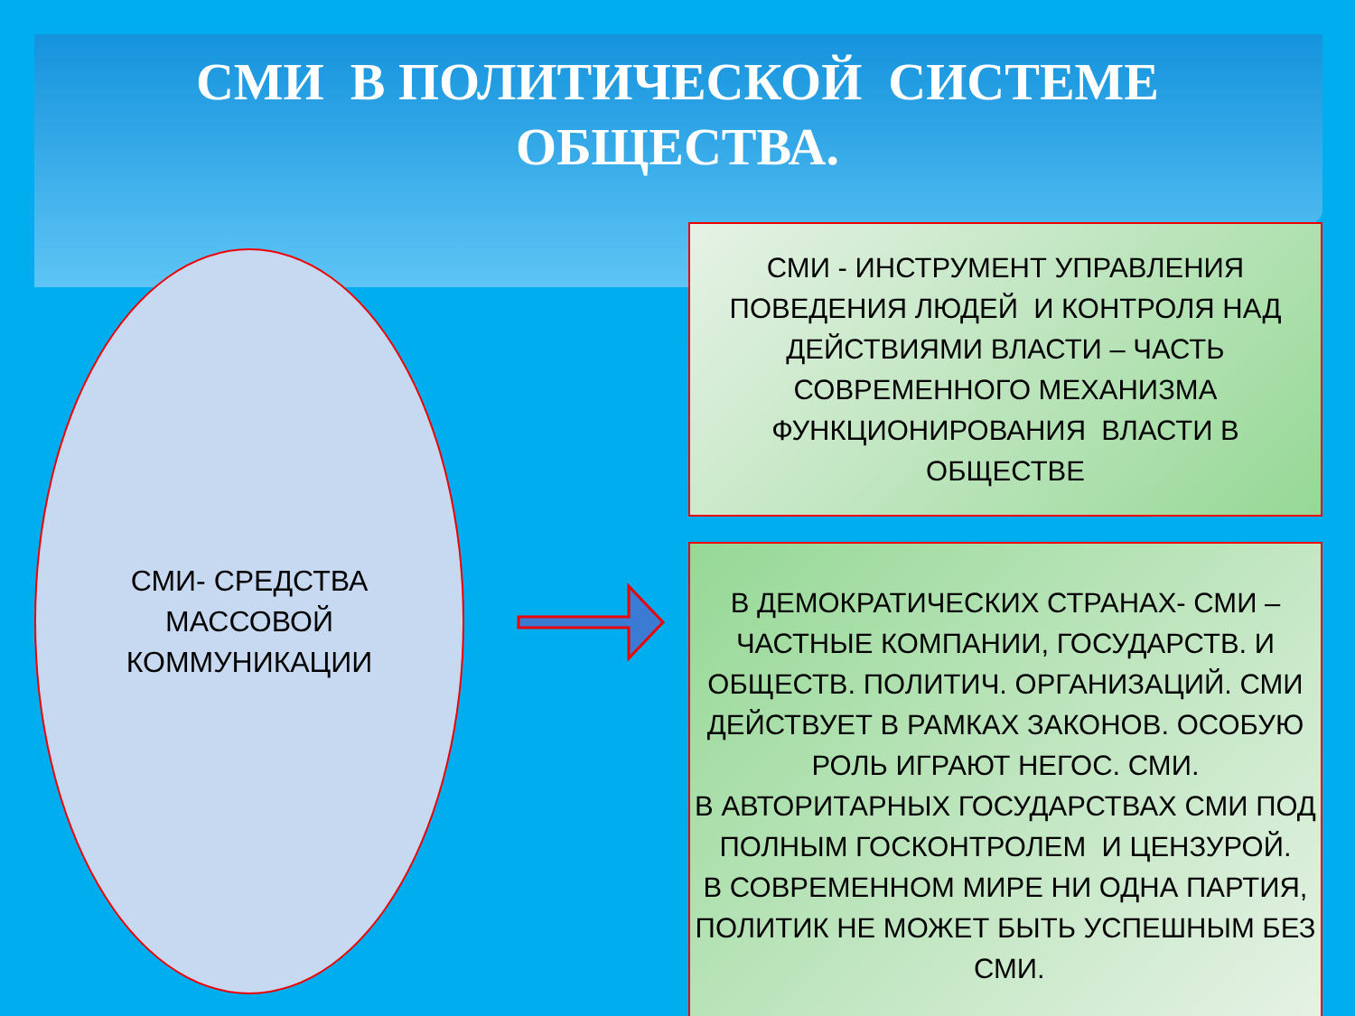СМИ В ПОЛИТИЧЕСКОЙ СИСТЕМЕ
ОБЩЕСТВА.
СМИ- СРЕДСТВА
МАССОВОЙ
КОММУНИКАЦИИ
СМИ - ИНСТРУМЕНТ УПРАВЛЕНИЯ ПОВЕДЕНИЯ ЛЮДЕЙ И КОНТРОЛЯ НАД ДЕЙСТВИЯМИ ВЛАСТИ – ЧАСТЬ СОВРЕМЕННОГО МЕХАНИЗМА ФУНКЦИОНИРОВАНИЯ ВЛАСТИ В ОБЩЕСТВЕ
В ДЕМОКРАТИЧЕСКИХ СТРАНАХ- СМИ – ЧАСТНЫЕ КОМПАНИИ, ГОСУДАРСТВ. И ОБЩЕСТВ. ПОЛИТИЧ. ОРГАНИЗАЦИЙ. СМИ ДЕЙСТВУЕТ В РАМКАХ ЗАКОНОВ. ОСОБУЮ РОЛЬ ИГРАЮТ НЕГОС. СМИ.
В АВТОРИТАРНЫХ ГОСУДАРСТВАХ СМИ ПОД ПОЛНЫМ ГОСКОНТРОЛЕМ И ЦЕНЗУРОЙ.
В СОВРЕМЕННОМ МИРЕ НИ ОДНА ПАРТИЯ, ПОЛИТИК НЕ МОЖЕТ БЫТЬ УСПЕШНЫМ БЕЗ СМИ.